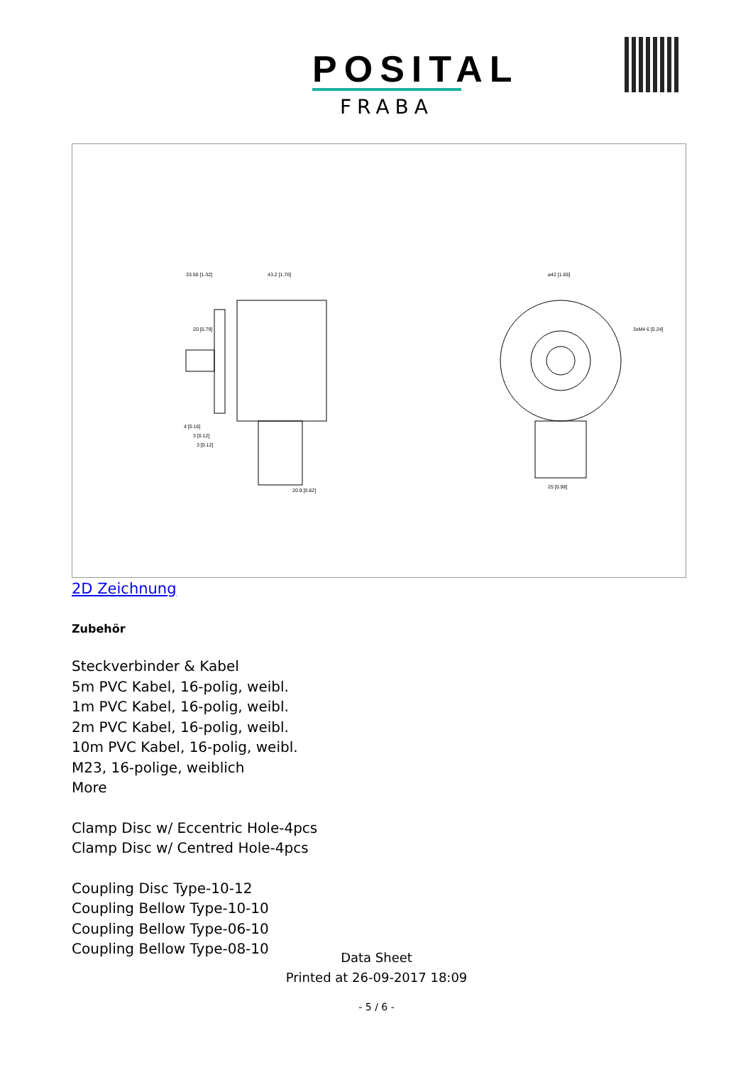POSITAL
FRABA
33.50 [1.32]
43.2 [1.70]
⌀42 [1.65]
3xM4 6 [0.24]
20 [0.79]
20.9 [0.82]
25 [0.98]
4 [0.16]
3 [0.12]
3 [0.12]
2D Zeichnung
Zubehör
Steckverbinder & Kabel
5m PVC Kabel, 16-polig, weibl.
1m PVC Kabel, 16-polig, weibl.
2m PVC Kabel, 16-polig, weibl.
10m PVC Kabel, 16-polig, weibl.
M23, 16-polige, weiblich
More
Clamp Disc w/ Eccentric Hole-4pcs
Clamp Disc w/ Centred Hole-4pcs
Coupling Disc Type-10-12
Coupling Bellow Type-10-10
Coupling Bellow Type-06-10
Coupling Bellow Type-08-10
Data Sheet
Printed at 26-09-2017 18:09
- 5 / 6 -